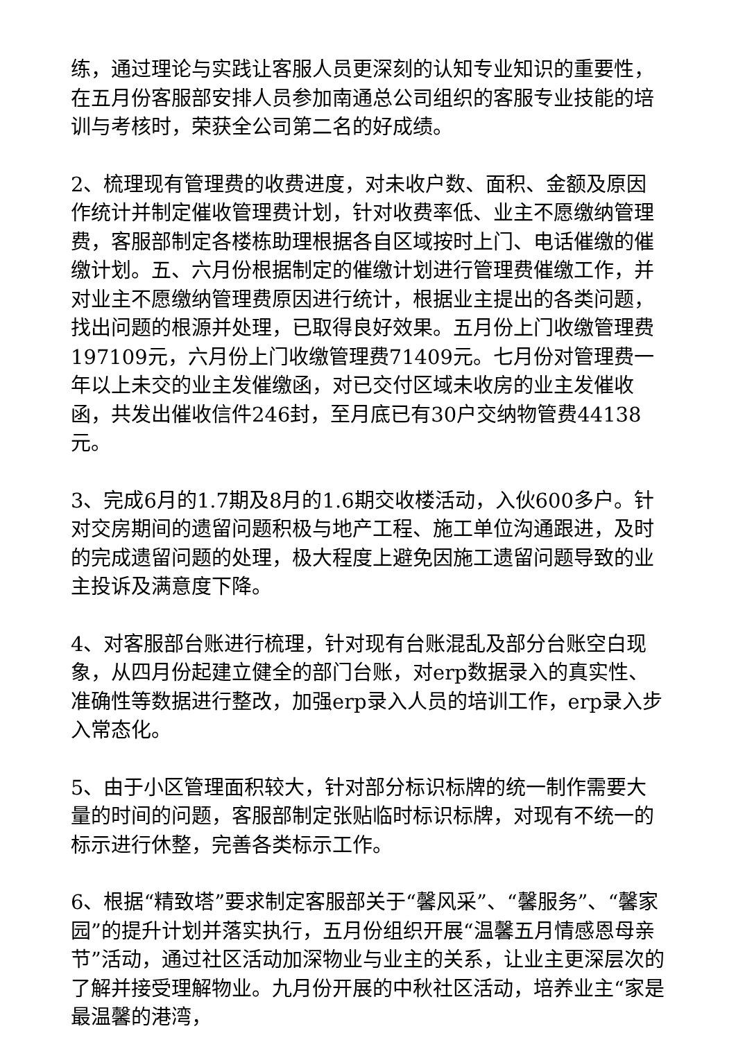练，通过理论与实践让客服人员更深刻的认知专业知识的重要性，在五月份客服部安排人员参加南通总公司组织的客服专业技能的培训与考核时，荣获全公司第二名的好成绩。
2、梳理现有管理费的收费进度，对未收户数、面积、金额及原因作统计并制定催收管理费计划，针对收费率低、业主不愿缴纳管理费，客服部制定各楼栋助理根据各自区域按时上门、电话催缴的催缴计划。五、六月份根据制定的催缴计划进行管理费催缴工作，并对业主不愿缴纳管理费原因进行统计，根据业主提出的各类问题，找出问题的根源并处理，已取得良好效果。五月份上门收缴管理费197109元，六月份上门收缴管理费71409元。七月份对管理费一年以上未交的业主发催缴函，对已交付区域未收房的业主发催收函，共发出催收信件246封，至月底已有30户交纳物管费44138元。
3、完成6月的1.7期及8月的1.6期交收楼活动，入伙600多户。针对交房期间的遗留问题积极与地产工程、施工单位沟通跟进，及时的完成遗留问题的处理，极大程度上避免因施工遗留问题导致的业主投诉及满意度下降。
4、对客服部台账进行梳理，针对现有台账混乱及部分台账空白现象，从四月份起建立健全的部门台账，对erp数据录入的真实性、准确性等数据进行整改，加强erp录入人员的培训工作，erp录入步入常态化。
5、由于小区管理面积较大，针对部分标识标牌的统一制作需要大量的时间的问题，客服部制定张贴临时标识标牌，对现有不统一的标示进行休整，完善各类标示工作。
6、根据“精致塔”要求制定客服部关于“馨风采”、“馨服务”、“馨家园”的提升计划并落实执行，五月份组织开展“温馨五月情感恩母亲节”活动，通过社区活动加深物业与业主的关系，让业主更深层次的了解并接受理解物业。九月份开展的中秋社区活动，培养业主“家是最温馨的港湾，